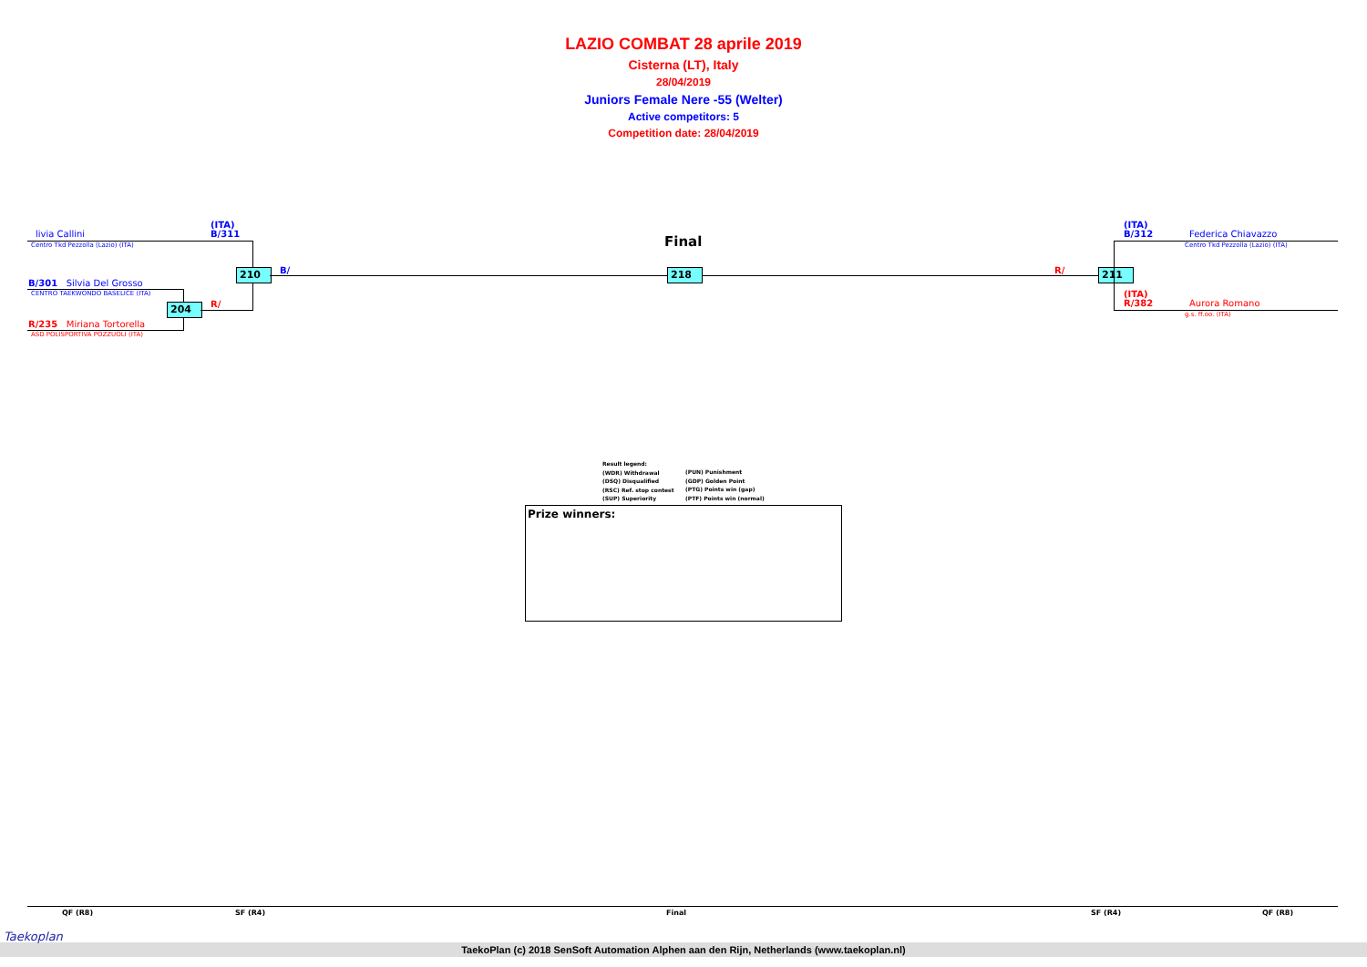LAZIO COMBAT 28 aprile 2019
Cisterna (LT), Italy
28/04/2019
Juniors Female Nere -55 (Welter)
Active competitors: 5
Competition date: 28/04/2019
(ITA)
B/311
livia Callini
Centro Tkd Pezzolla (Lazio) (ITA)
B/301 Silvia Del Grosso
CENTRO TAEKWONDO BASELICE (ITA)
R/235 Miriana Tortorella
ASD POLISPORTIVA POZZUOLI (ITA)
204 R/
210 B/
Final
218 R/ 211
(ITA)
B/312
Federica Chiavazzo
Centro Tkd Pezzolla (Lazio) (ITA)
(ITA)
R/382
Aurora Romano
g.s. ff.oo. (ITA)
Result legend:
(WDR) Withdrawal
(DSQ) Disqualified
(RSC) Ref. stop contest
(SUP) Superiority
(PUN) Punishment
(GDP) Golden Point
(PTG) Points win (gap)
(PTF) Points win (normal)
Prize winners:
QF (R8) SF (R4) Final SF (R4) QF (R8)
TaekoPlan (c) 2018 SenSoft Automation Alphen aan den Rijn, Netherlands (www.taekoplan.nl)
Taekoplan